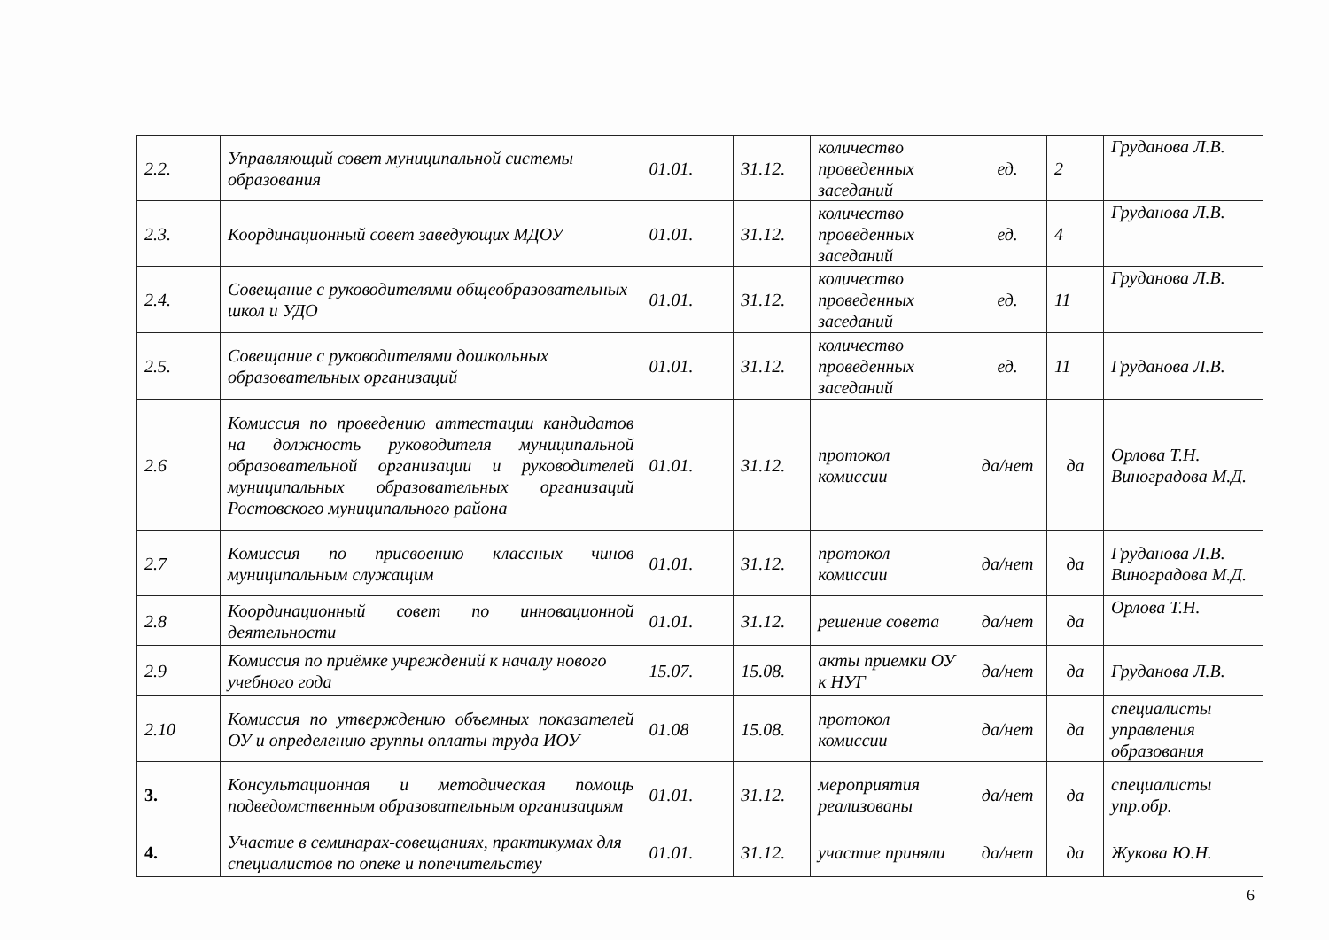| 2.2. | Управляющий совет муниципальной системы образования | 01.01. | 31.12. | количество проведенных заседаний | ед. | 2 | Груданова Л.В. |
| 2.3. | Координационный совет заведующих МДОУ | 01.01. | 31.12. | количество проведенных заседаний | ед. | 4 | Груданова Л.В. |
| 2.4. | Совещание с руководителями общеобразовательных школ и УДО | 01.01. | 31.12. | количество проведенных заседаний | ед. | 11 | Груданова Л.В. |
| 2.5. | Совещание с руководителями дошкольных образовательных организаций | 01.01. | 31.12. | количество проведенных заседаний | ед. | 11 | Груданова Л.В. |
| 2.6 | Комиссия по проведению аттестации кандидатов на должность руководителя муниципальной образовательной организации и руководителей муниципальных образовательных организаций Ростовского муниципального района | 01.01. | 31.12. | протокол комиссии | да/нет | да | Орлова Т.Н. Виноградова М.Д. |
| 2.7 | Комиссия по присвоению классных чинов муниципальным служащим | 01.01. | 31.12. | протокол комиссии | да/нет | да | Груданова Л.В. Виноградова М.Д. |
| 2.8 | Координационный совет по инновационной деятельности | 01.01. | 31.12. | решение совета | да/нет | да | Орлова Т.Н. |
| 2.9 | Комиссия по приёмке учреждений к началу нового учебного года | 15.07. | 15.08. | акты приемки ОУ к НУГ | да/нет | да | Груданова Л.В. |
| 2.10 | Комиссия по утверждению объемных показателей ОУ и определению группы оплаты труда ИОУ | 01.08 | 15.08. | протокол комиссии | да/нет | да | специалисты управления образования |
| 3. | Консультационная и методическая помощь подведомственным образовательным организациям | 01.01. | 31.12. | мероприятия реализованы | да/нет | да | специалисты упр.обр. |
| 4. | Участие в семинарах-совещаниях, практикумах для специалистов по опеке и попечительству | 01.01. | 31.12. | участие приняли | да/нет | да | Жукова Ю.Н. |
6